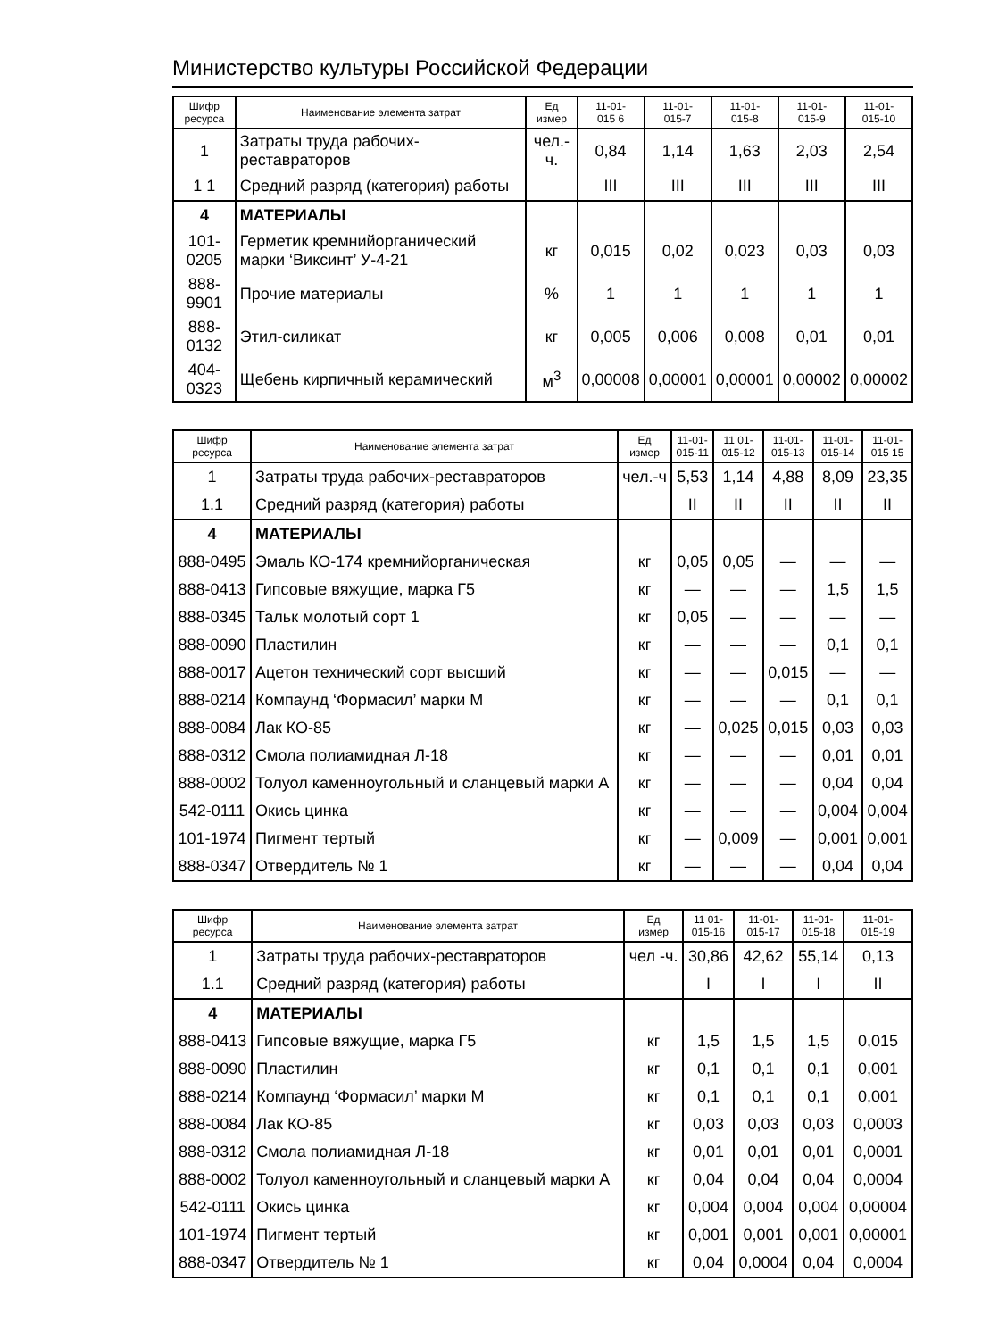Министерство культуры Российской Федерации
| Шифр ресурса | Наименование элемента затрат | Ед измер | 11-01- 015 6 | 11-01- 015-7 | 11-01- 015-8 | 11-01- 015-9 | 11-01- 015-10 |
| --- | --- | --- | --- | --- | --- | --- | --- |
| 1 | Затраты труда рабочих-реставраторов | чел.-ч. | 0,84 | 1,14 | 1,63 | 2,03 | 2,54 |
| 1 1 | Средний разряд (категория) работы | | III | III | III | III | III |
| 4 | МАТЕРИАЛЫ | | | | | | |
| 101-0205 | Герметик кремнийорганический марки ‘Виксинт’ У-4-21 | кг | 0,015 | 0,02 | 0,023 | 0,03 | 0,03 |
| 888-9901 | Прочие материалы | % | 1 | 1 | 1 | 1 | 1 |
| 888-0132 | Этил-силикат | кг | 0,005 | 0,006 | 0,008 | 0,01 | 0,01 |
| 404-0323 | Щебень кирпичный керамический | м<sup>3</sup> | 0,00008 | 0,00001 | 0,00001 | 0,00002 | 0,00002 |
| Шифр ресурса | Наименование элемента затрат | Ед измер | 11-01- 015-11 | 11 01- 015-12 | 11-01- 015-13 | 11-01- 015-14 | 11-01- 015 15 |
| --- | --- | --- | --- | --- | --- | --- | --- |
| 1 | Затраты труда рабочих-реставраторов | чел.-ч | 5,53 | 1,14 | 4,88 | 8,09 | 23,35 |
| 1.1 | Средний разряд (категория) работы | | II | II | II | II | II |
| 4 | МАТЕРИАЛЫ | | | | | | |
| 888-0495 | Эмаль КО-174 кремнийорганическая | кг | 0,05 | 0,05 | — | — | — |
| 888-0413 | Гипсовые вяжущие, марка Г5 | кг | — | — | — | 1,5 | 1,5 |
| 888-0345 | Тальк молотый сорт 1 | кг | 0,05 | — | — | — | — |
| 888-0090 | Пластилин | кг | — | — | — | 0,1 | 0,1 |
| 888-0017 | Ацетон технический сорт высший | кг | — | — | 0,015 | — | — |
| 888-0214 | Компаунд ‘Формасил’ марки М | кг | — | — | — | 0,1 | 0,1 |
| 888-0084 | Лак КО-85 | кг | — | 0,025 | 0,015 | 0,03 | 0,03 |
| 888-0312 | Смола полиамидная Л-18 | кг | — | — | — | 0,01 | 0,01 |
| 888-0002 | Толуол каменноугольный и сланцевый марки А | кг | — | — | — | 0,04 | 0,04 |
| 542-0111 | Окись цинка | кг | — | — | — | 0,004 | 0,004 |
| 101-1974 | Пигмент тертый | кг | — | 0,009 | — | 0,001 | 0,001 |
| 888-0347 | Отвердитель № 1 | кг | — | — | — | 0,04 | 0,04 |
| Шифр ресурса | Наименование элемента затрат | Ед измер | 11 01- 015-16 | 11-01- 015-17 | 11-01- 015-18 | 11-01- 015-19 |
| --- | --- | --- | --- | --- | --- | --- |
| 1 | Затраты труда рабочих-реставраторов | чел -ч. | 30,86 | 42,62 | 55,14 | 0,13 |
| 1.1 | Средний разряд (категория) работы | | I | I | I | II |
| 4 | МАТЕРИАЛЫ | | | | | |
| 888-0413 | Гипсовые вяжущие, марка Г5 | кг | 1,5 | 1,5 | 1,5 | 0,015 |
| 888-0090 | Пластилин | кг | 0,1 | 0,1 | 0,1 | 0,001 |
| 888-0214 | Компаунд ‘Формасил’ марки М | кг | 0,1 | 0,1 | 0,1 | 0,001 |
| 888-0084 | Лак КО-85 | кг | 0,03 | 0,03 | 0,03 | 0,0003 |
| 888-0312 | Смола полиамидная Л-18 | кг | 0,01 | 0,01 | 0,01 | 0,0001 |
| 888-0002 | Толуол каменноугольный и сланцевый марки А | кг | 0,04 | 0,04 | 0,04 | 0,0004 |
| 542-0111 | Окись цинка | кг | 0,004 | 0,004 | 0,004 | 0,00004 |
| 101-1974 | Пигмент тертый | кг | 0,001 | 0,001 | 0,001 | 0,00001 |
| 888-0347 | Отвердитель № 1 | кг | 0,04 | 0,0004 | 0,04 | 0,0004 |